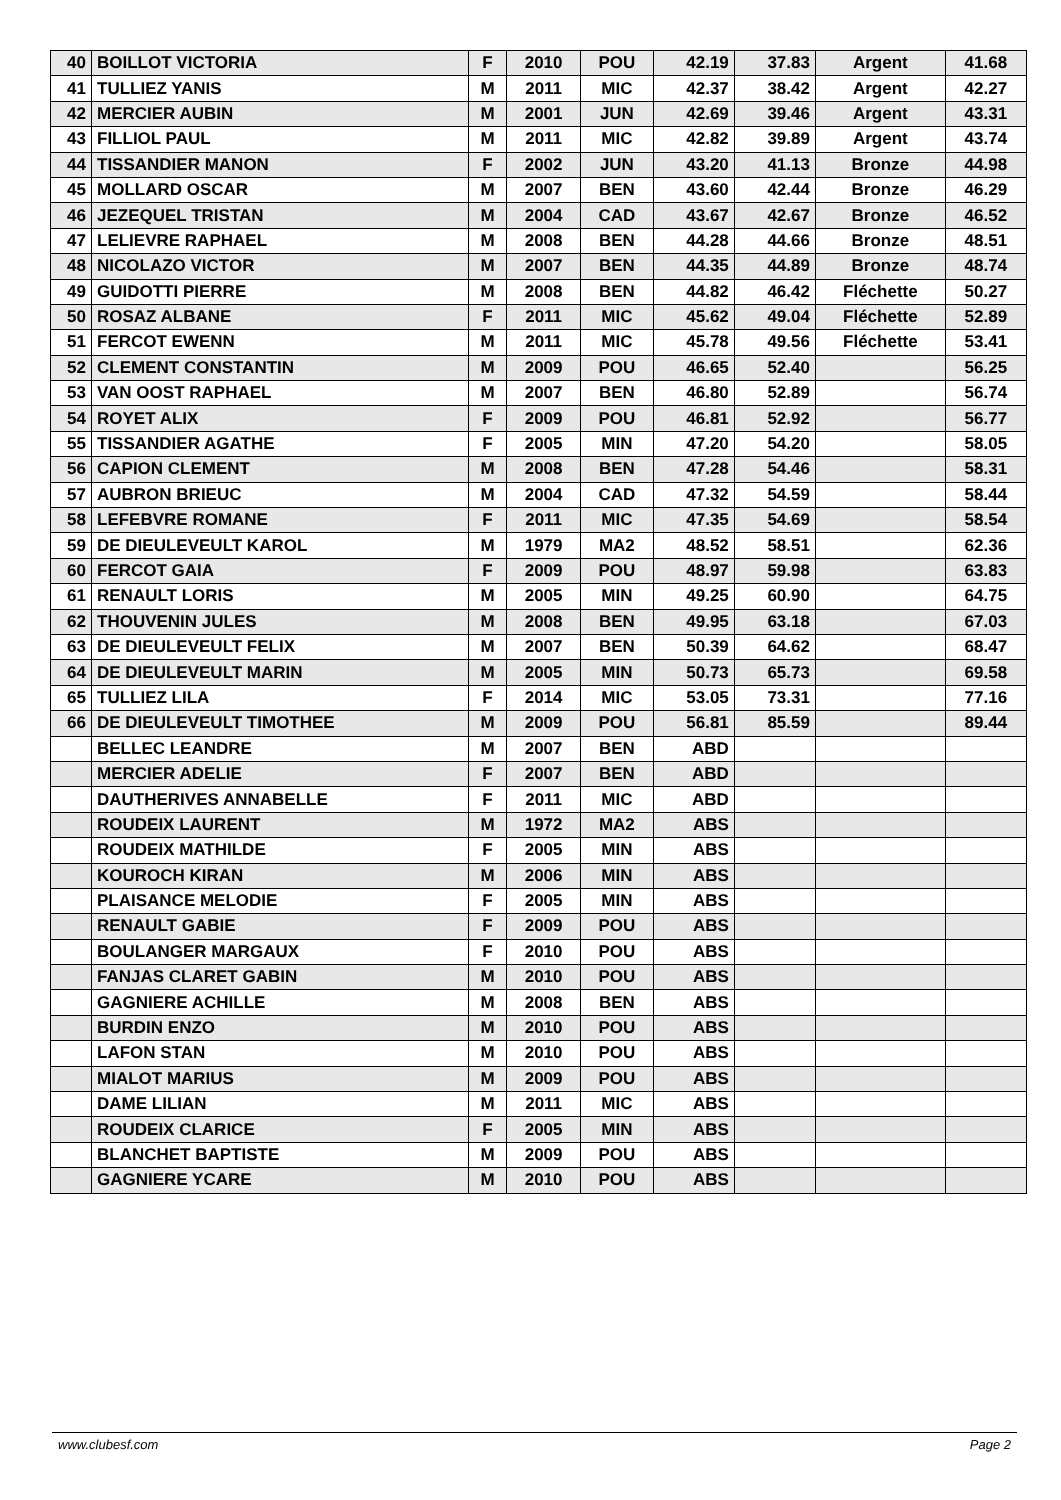| 40 | BOILLOT VICTORIA | F | 2010 | POU | 42.19 | 37.83 | Argent | 41.68 |
| 41 | TULLIEZ YANIS | M | 2011 | MIC | 42.37 | 38.42 | Argent | 42.27 |
| 42 | MERCIER AUBIN | M | 2001 | JUN | 42.69 | 39.46 | Argent | 43.31 |
| 43 | FILLIOL PAUL | M | 2011 | MIC | 42.82 | 39.89 | Argent | 43.74 |
| 44 | TISSANDIER MANON | F | 2002 | JUN | 43.20 | 41.13 | Bronze | 44.98 |
| 45 | MOLLARD OSCAR | M | 2007 | BEN | 43.60 | 42.44 | Bronze | 46.29 |
| 46 | JEZEQUEL TRISTAN | M | 2004 | CAD | 43.67 | 42.67 | Bronze | 46.52 |
| 47 | LELIEVRE RAPHAEL | M | 2008 | BEN | 44.28 | 44.66 | Bronze | 48.51 |
| 48 | NICOLAZO VICTOR | M | 2007 | BEN | 44.35 | 44.89 | Bronze | 48.74 |
| 49 | GUIDOTTI PIERRE | M | 2008 | BEN | 44.82 | 46.42 | Fléchette | 50.27 |
| 50 | ROSAZ ALBANE | F | 2011 | MIC | 45.62 | 49.04 | Fléchette | 52.89 |
| 51 | FERCOT EWENN | M | 2011 | MIC | 45.78 | 49.56 | Fléchette | 53.41 |
| 52 | CLEMENT CONSTANTIN | M | 2009 | POU | 46.65 | 52.40 | | 56.25 |
| 53 | VAN OOST RAPHAEL | M | 2007 | BEN | 46.80 | 52.89 | | 56.74 |
| 54 | ROYET ALIX | F | 2009 | POU | 46.81 | 52.92 | | 56.77 |
| 55 | TISSANDIER AGATHE | F | 2005 | MIN | 47.20 | 54.20 | | 58.05 |
| 56 | CAPION CLEMENT | M | 2008 | BEN | 47.28 | 54.46 | | 58.31 |
| 57 | AUBRON BRIEUC | M | 2004 | CAD | 47.32 | 54.59 | | 58.44 |
| 58 | LEFEBVRE ROMANE | F | 2011 | MIC | 47.35 | 54.69 | | 58.54 |
| 59 | DE DIEULEVEULT KAROL | M | 1979 | MA2 | 48.52 | 58.51 | | 62.36 |
| 60 | FERCOT GAIA | F | 2009 | POU | 48.97 | 59.98 | | 63.83 |
| 61 | RENAULT LORIS | M | 2005 | MIN | 49.25 | 60.90 | | 64.75 |
| 62 | THOUVENIN JULES | M | 2008 | BEN | 49.95 | 63.18 | | 67.03 |
| 63 | DE DIEULEVEULT FELIX | M | 2007 | BEN | 50.39 | 64.62 | | 68.47 |
| 64 | DE DIEULEVEULT MARIN | M | 2005 | MIN | 50.73 | 65.73 | | 69.58 |
| 65 | TULLIEZ LILA | F | 2014 | MIC | 53.05 | 73.31 | | 77.16 |
| 66 | DE DIEULEVEULT TIMOTHEE | M | 2009 | POU | 56.81 | 85.59 | | 89.44 |
| | BELLEC LEANDRE | M | 2007 | BEN | ABD | | | |
| | MERCIER ADELIE | F | 2007 | BEN | ABD | | | |
| | DAUTHERIVES ANNABELLE | F | 2011 | MIC | ABD | | | |
| | ROUDEIX LAURENT | M | 1972 | MA2 | ABS | | | |
| | ROUDEIX MATHILDE | F | 2005 | MIN | ABS | | | |
| | KOUROCH KIRAN | M | 2006 | MIN | ABS | | | |
| | PLAISANCE MELODIE | F | 2005 | MIN | ABS | | | |
| | RENAULT GABIE | F | 2009 | POU | ABS | | | |
| | BOULANGER MARGAUX | F | 2010 | POU | ABS | | | |
| | FANJAS CLARET GABIN | M | 2010 | POU | ABS | | | |
| | GAGNIERE ACHILLE | M | 2008 | BEN | ABS | | | |
| | BURDIN ENZO | M | 2010 | POU | ABS | | | |
| | LAFON STAN | M | 2010 | POU | ABS | | | |
| | MIALOT MARIUS | M | 2009 | POU | ABS | | | |
| | DAME LILIAN | M | 2011 | MIC | ABS | | | |
| | ROUDEIX CLARICE | F | 2005 | MIN | ABS | | | |
| | BLANCHET BAPTISTE | M | 2009 | POU | ABS | | | |
| | GAGNIERE YCARE | M | 2010 | POU | ABS | | | |
www.clubesf.com Page 2